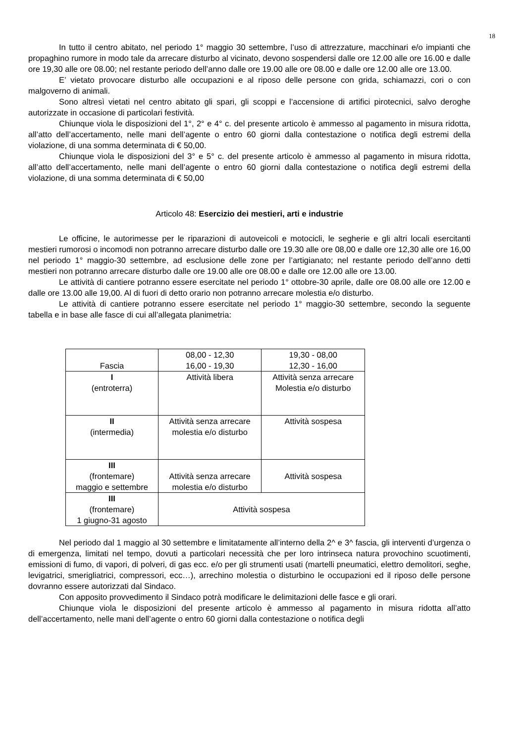18
In tutto il centro abitato, nel periodo 1° maggio 30 settembre, l’uso di attrezzature, macchinari e/o impianti che propaghino rumore in modo tale da arrecare disturbo al vicinato, devono sospendersi dalle ore 12.00 alle ore 16.00 e dalle ore 19,30 alle ore 08.00; nel restante periodo dell’anno dalle ore 19.00 alle ore 08.00 e dalle ore 12.00 alle ore 13.00.
E’ vietato provocare disturbo alle occupazioni e al riposo delle persone con grida, schiamazzi, cori o con malgoverno di animali.
Sono altresì vietati nel centro abitato gli spari, gli scoppi e l’accensione di artifici pirotecnici, salvo deroghe autorizzate in occasione di particolari festività.
Chiunque viola le disposizioni del 1°, 2° e 4° c. del presente articolo è ammesso al pagamento in misura ridotta, all’atto dell’accertamento, nelle mani dell’agente o entro 60 giorni dalla contestazione o notifica degli estremi della violazione, di una somma determinata di € 50,00.
Chiunque viola le disposizioni del 3° e 5° c. del presente articolo è ammesso al pagamento in misura ridotta, all’atto dell’accertamento, nelle mani dell’agente o entro 60 giorni dalla contestazione o notifica degli estremi della violazione, di una somma determinata di € 50,00
Articolo 48: Esercizio dei mestieri, arti e industrie
Le officine, le autorimesse per le riparazioni di autoveicoli e motocicli, le segherie e gli altri locali esercitanti mestieri rumorosi o incomodi non potranno arrecare disturbo dalle ore 19.30 alle ore 08,00 e dalle ore 12,30 alle ore 16,00 nel periodo 1° maggio-30 settembre, ad esclusione delle zone per l’artigianato; nel restante periodo dell’anno detti mestieri non potranno arrecare disturbo dalle ore 19.00 alle ore 08.00 e dalle ore 12.00 alle ore 13.00.
Le attività di cantiere potranno essere esercitate nel periodo 1° ottobre-30 aprile, dalle ore 08.00 alle ore 12.00 e dalle ore 13.00 alle 19,00. Al di fuori di detto orario non potranno arrecare molestia e/o disturbo.
Le attività di cantiere potranno essere esercitate nel periodo 1° maggio-30 settembre, secondo la seguente tabella e in base alle fasce di cui all’allegata planimetria:
| Fascia | 08,00 - 12,30 16,00 - 19,30 | 19,30 - 08,00 12,30 - 16,00 |
| I (entroterra) | Attività libera | Attività senza arrecare Molestia e/o disturbo |
| II (intermedia) | Attività senza arrecare molestia e/o disturbo | Attività sospesa |
| III (frontemare) maggio e settembre | Attività senza arrecare molestia e/o disturbo | Attività sospesa |
| III (frontemare) 1 giugno-31 agosto | Attività sospesa | |
Nel periodo dal 1 maggio al 30 settembre e limitatamente all’interno della 2^ e 3^ fascia, gli interventi d’urgenza o di emergenza, limitati nel tempo, dovuti a particolari necessità che per loro intrinseca natura provochino scuotimenti, emissioni di fumo, di vapori, di polveri, di gas ecc. e/o per gli strumenti usati (martelli pneumatici, elettro demolitori, seghe, levigatrici, smerigliatrici, compressori, ecc…), arrechino molestia o disturbino le occupazioni ed il riposo delle persone dovranno essere autorizzati dal Sindaco.
Con apposito provvedimento il Sindaco potrà modificare le delimitazioni delle fasce e gli orari.
Chiunque viola le disposizioni del presente articolo è ammesso al pagamento in misura ridotta all’atto dell’accertamento, nelle mani dell’agente o entro 60 giorni dalla contestazione o notifica degli